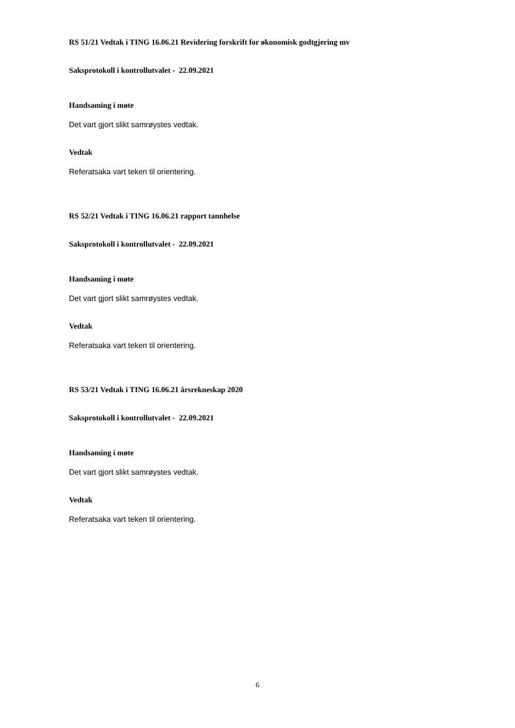RS 51/21 Vedtak i TING 16.06.21 Revidering forskrift for økonomisk godtgjering mv
Saksprotokoll i kontrollutvalet - 22.09.2021
Handsaming i møte
Det vart gjort slikt samrøystes vedtak.
Vedtak
Referatsaka vart teken til orientering.
RS 52/21 Vedtak i TING 16.06.21 rapport tannhelse
Saksprotokoll i kontrollutvalet - 22.09.2021
Handsaming i møte
Det vart gjort slikt samrøystes vedtak.
Vedtak
Referatsaka vart teken til orientering.
RS 53/21 Vedtak i TING 16.06.21 årsrekneskap 2020
Saksprotokoll i kontrollutvalet - 22.09.2021
Handsaming i møte
Det vart gjort slikt samrøystes vedtak.
Vedtak
Referatsaka vart teken til orientering.
6